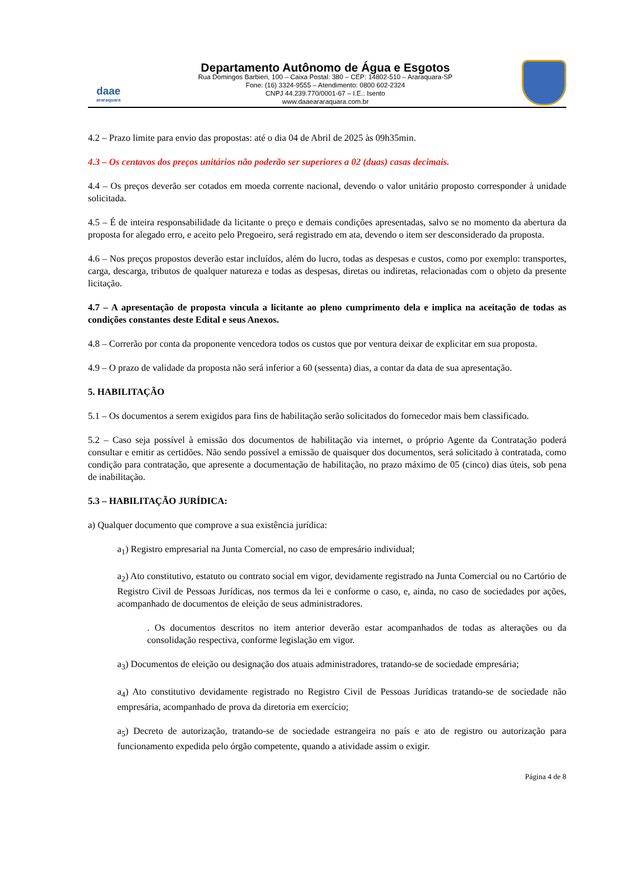daae
araraquara
Departamento Autônomo de Água e Esgotos
Rua Domingos Barbieri, 100 – Caixa Postal: 380 – CEP: 14802-510 – Araraquara-SP
Fone: (16) 3324-9555 – Atendimento: 0800 602-2324
CNPJ 44.239.770/0001-67 – I.E.: Isento
www.daaeararaquara.com.br
4.2 – Prazo limite para envio das propostas: até o dia 04 de Abril de 2025 às 09h35min.
4.3 – Os centavos dos preços unitários não poderão ser superiores a 02 (duas) casas decimais.
4.4 – Os preços deverão ser cotados em moeda corrente nacional, devendo o valor unitário proposto corresponder à unidade solicitada.
4.5 – É de inteira responsabilidade da licitante o preço e demais condições apresentadas, salvo se no momento da abertura da proposta for alegado erro, e aceito pelo Pregoeiro, será registrado em ata, devendo o item ser desconsiderado da proposta.
4.6 – Nos preços propostos deverão estar incluídos, além do lucro, todas as despesas e custos, como por exemplo: transportes, carga, descarga, tributos de qualquer natureza e todas as despesas, diretas ou indiretas, relacionadas com o objeto da presente licitação.
4.7 – A apresentação de proposta vincula a licitante ao pleno cumprimento dela e implica na aceitação de todas as condições constantes deste Edital e seus Anexos.
4.8 – Correrão por conta da proponente vencedora todos os custos que por ventura deixar de explicitar em sua proposta.
4.9 – O prazo de validade da proposta não será inferior a 60 (sessenta) dias, a contar da data de sua apresentação.
5. HABILITAÇÃO
5.1 – Os documentos a serem exigidos para fins de habilitação serão solicitados do fornecedor mais bem classificado.
5.2 – Caso seja possível à emissão dos documentos de habilitação via internet, o próprio Agente da Contratação poderá consultar e emitir as certidões. Não sendo possível a emissão de quaisquer dos documentos, será solicitado à contratada, como condição para contratação, que apresente a documentação de habilitação, no prazo máximo de 05 (cinco) dias úteis, sob pena de inabilitação.
5.3 – HABILITAÇÃO JURÍDICA:
a) Qualquer documento que comprove a sua existência jurídica:
a<sub>1</sub>) Registro empresarial na Junta Comercial, no caso de empresário individual;
a<sub>2</sub>) Ato constitutivo, estatuto ou contrato social em vigor, devidamente registrado na Junta Comercial ou no Cartório de Registro Civil de Pessoas Jurídicas, nos termos da lei e conforme o caso, e, ainda, no caso de sociedades por ações, acompanhado de documentos de eleição de seus administradores.
. Os documentos descritos no item anterior deverão estar acompanhados de todas as alterações ou da consolidação respectiva, conforme legislação em vigor.
a<sub>3</sub>) Documentos de eleição ou designação dos atuais administradores, tratando-se de sociedade empresária;
a<sub>4</sub>) Ato constitutivo devidamente registrado no Registro Civil de Pessoas Jurídicas tratando-se de sociedade não empresária, acompanhado de prova da diretoria em exercício;
a<sub>5</sub>) Decreto de autorização, tratando-se de sociedade estrangeira no país e ato de registro ou autorização para funcionamento expedida pelo órgão competente, quando a atividade assim o exigir.
Página 4 de 8